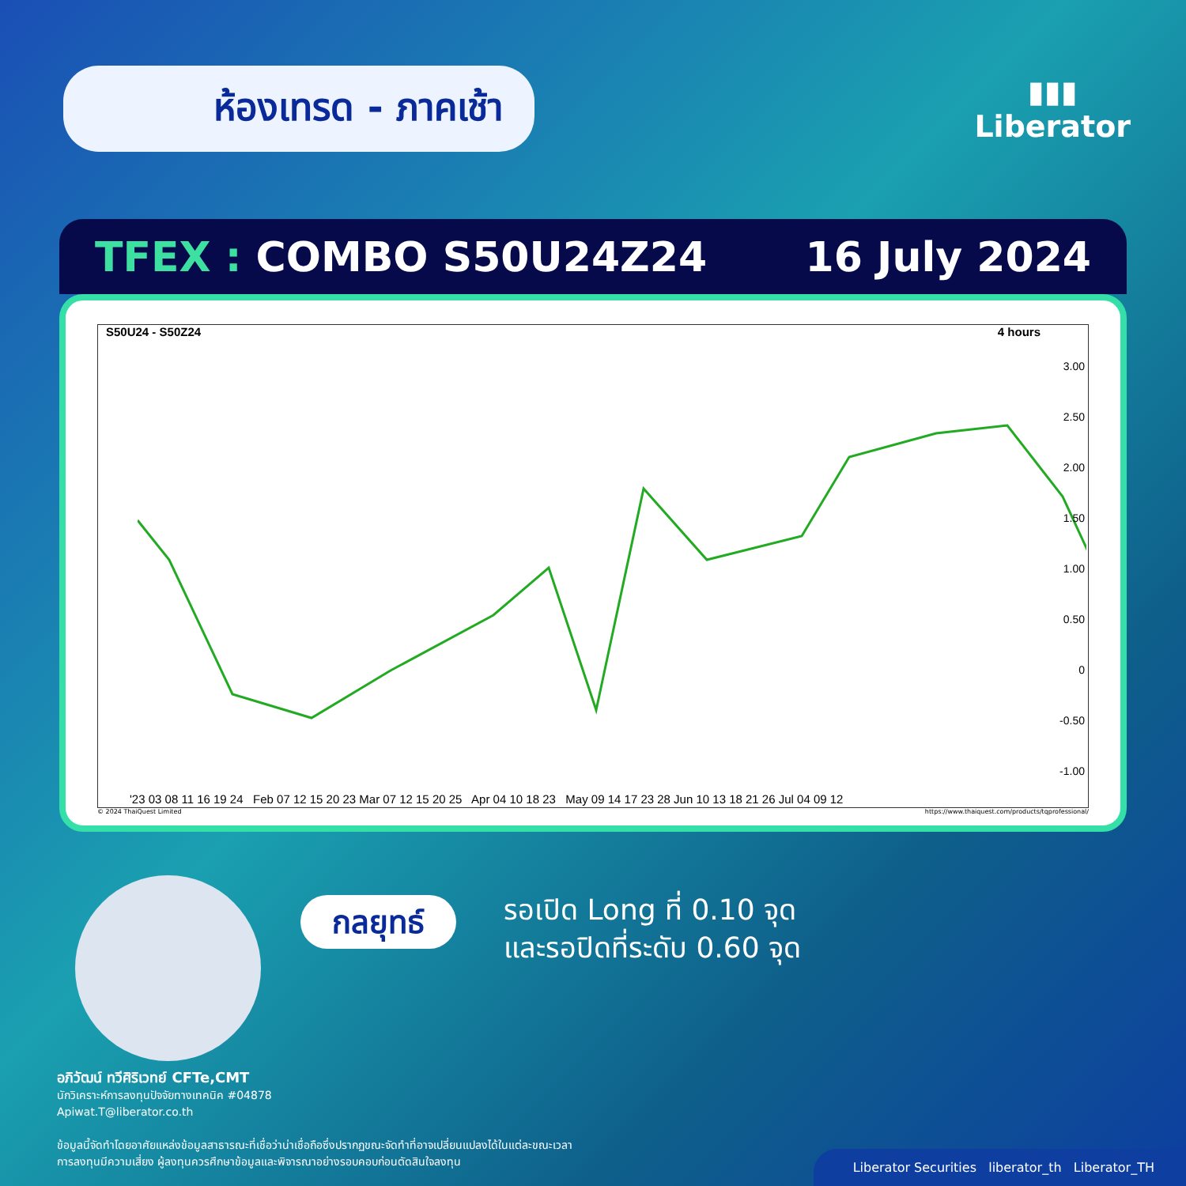ห้องเทรด - ภาคเช้า
▮▮▮
Liberator
TFEX : COMBO S50U24Z24 16 July 2024
S50U24 - S50Z24 4 hours
3.00
2.50
2.00
1.50
1.00
0.50
0
-0.50
-1.00
'23 03 08 11 16 19 24 Feb 07 12 15 20 23 Mar 07 12 15 20 25 Apr 04 10 18 23 May 09 14 17 23 28 Jun 10 13 18 21 26 Jul 04 09 12
© 2024 ThaiQuest Limited https://www.thaiquest.com/products/tqprofessional/
กลยุทธ์
รอเปิด Long ที่ 0.10 จุด
และรอปิดที่ระดับ 0.60 จุด
อภิวัฒน์ ทวีศิริเวทย์ CFTe,CMT
นักวิเคราะห์การลงทุนปัจจัยทางเทคนิค #04878
Apiwat.T@liberator.co.th
ข้อมูลนี้จัดทำโดยอาศัยแหล่งข้อมูลสาธารณะที่เชื่อว่าน่าเชื่อถือซึ่งปรากฏขณะจัดทำที่อาจเปลี่ยนแปลงได้ในแต่ละขณะเวลา
การลงทุนมีความเสี่ยง ผู้ลงทุนควรศึกษาข้อมูลและพิจารณาอย่างรอบคอบก่อนตัดสินใจลงทุน
Liberator Securities liberator_th Liberator_TH